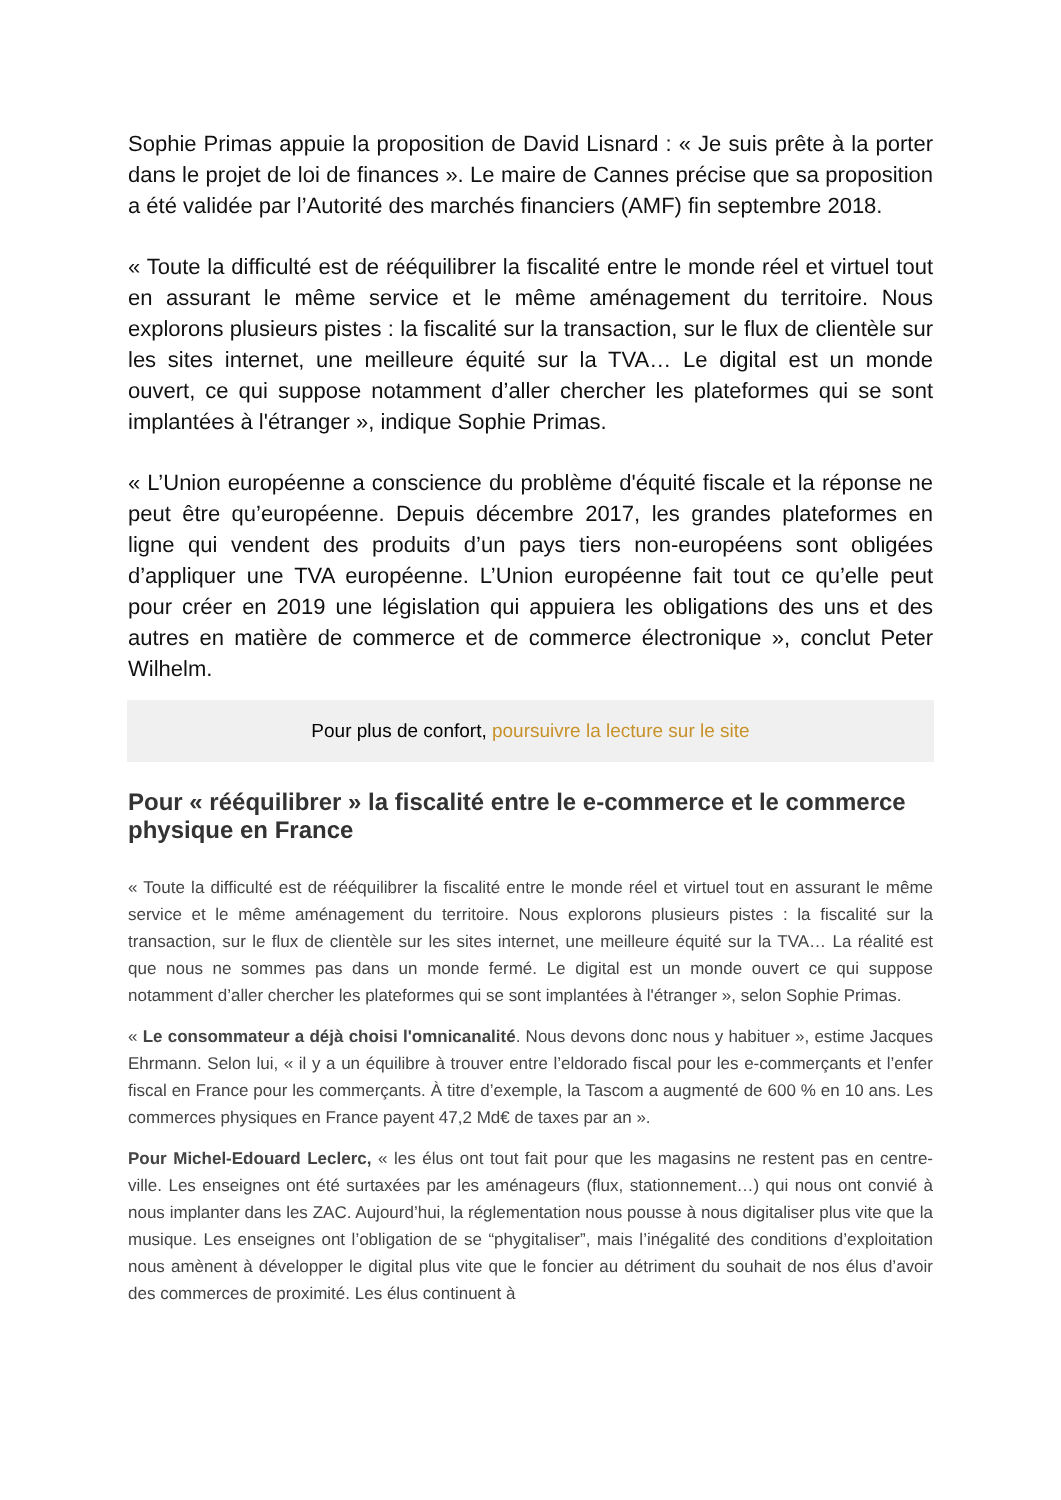Sophie Primas appuie la proposition de David Lisnard : « Je suis prête à la porter dans le projet de loi de finances ». Le maire de Cannes précise que sa proposition a été validée par l’Autorité des marchés financiers (AMF) fin septembre 2018.
« Toute la difficulté est de rééquilibrer la fiscalité entre le monde réel et virtuel tout en assurant le même service et le même aménagement du territoire. Nous explorons plusieurs pistes : la fiscalité sur la transaction, sur le flux de clientèle sur les sites internet, une meilleure équité sur la TVA… Le digital est un monde ouvert, ce qui suppose notamment d’aller chercher les plateformes qui se sont implantées à l'étranger », indique Sophie Primas.
« L’Union européenne a conscience du problème d'équité fiscale et la réponse ne peut être qu’européenne. Depuis décembre 2017, les grandes plateformes en ligne qui vendent des produits d’un pays tiers non-européens sont obligées d’appliquer une TVA européenne. L’Union européenne fait tout ce qu’elle peut pour créer en 2019 une législation qui appuiera les obligations des uns et des autres en matière de commerce et de commerce électronique », conclut Peter Wilhelm.
Pour plus de confort, poursuivre la lecture sur le site
Pour « rééquilibrer » la fiscalité entre le e-commerce et le commerce physique en France
« Toute la difficulté est de rééquilibrer la fiscalité entre le monde réel et virtuel tout en assurant le même service et le même aménagement du territoire. Nous explorons plusieurs pistes : la fiscalité sur la transaction, sur le flux de clientèle sur les sites internet, une meilleure équité sur la TVA… La réalité est que nous ne sommes pas dans un monde fermé. Le digital est un monde ouvert ce qui suppose notamment d’aller chercher les plateformes qui se sont implantées à l'étranger », selon Sophie Primas.
« Le consommateur a déjà choisi l'omnicanalité. Nous devons donc nous y habituer », estime Jacques Ehrmann. Selon lui, « il y a un équilibre à trouver entre l’eldorado fiscal pour les e-commerçants et l’enfer fiscal en France pour les commerçants. À titre d’exemple, la Tascom a augmenté de 600 % en 10 ans. Les commerces physiques en France payent 47,2 Md€ de taxes par an ».
Pour Michel-Edouard Leclerc, « les élus ont tout fait pour que les magasins ne restent pas en centre-ville. Les enseignes ont été surtaxées par les aménageurs (flux, stationnement…) qui nous ont convié à nous implanter dans les ZAC. Aujourd’hui, la réglementation nous pousse à nous digitaliser plus vite que la musique. Les enseignes ont l’obligation de se “phygitaliser”, mais l’inégalité des conditions d’exploitation nous amènent à développer le digital plus vite que le foncier au détriment du souhait de nos élus d’avoir des commerces de proximité. Les élus continuent à